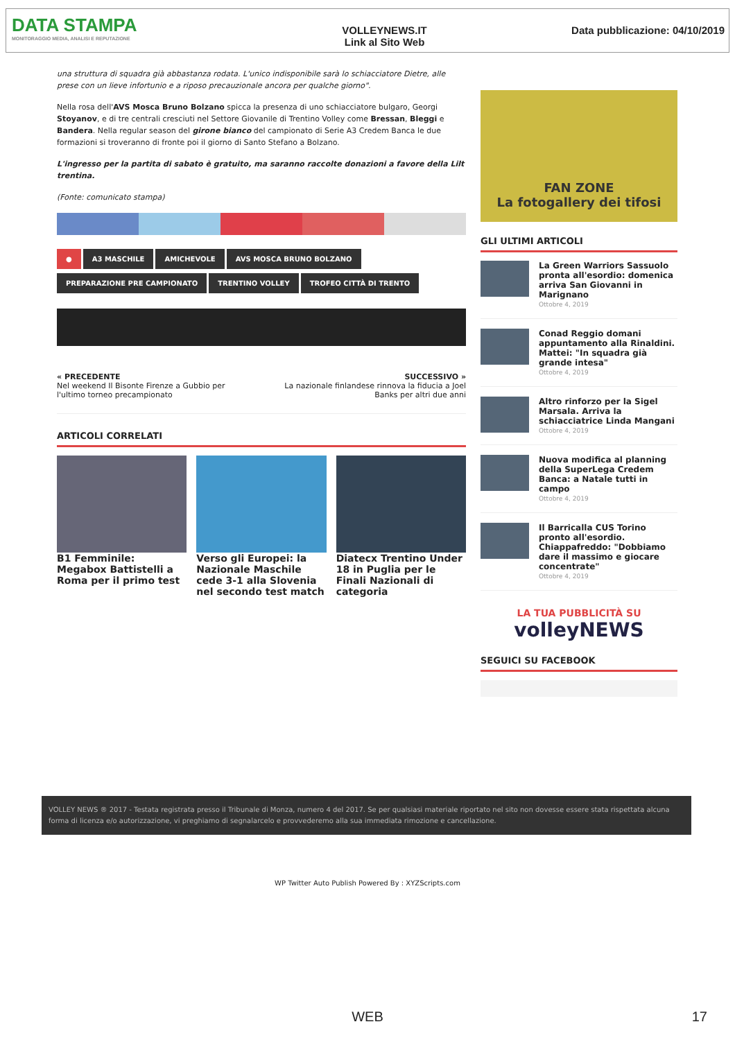DATA STAMPA
MONITORAGGIO MEDIA, ANALISI E REPUTAZIONE
VOLLEYNEWS.IT
Link al Sito Web
Data pubblicazione: 04/10/2019
una struttura di squadra già abbastanza rodata. L'unico indisponibile sarà lo schiacciatore Dietre, alle prese con un lieve infortunio e a riposo precauzionale ancora per qualche giorno".
Nella rosa dell'AVS Mosca Bruno Bolzano spicca la presenza di uno schiacciatore bulgaro, Georgi Stoyanov, e di tre centrali cresciuti nel Settore Giovanile di Trentino Volley come Bressan, Bleggi e Bandera. Nella regular season del girone bianco del campionato di Serie A3 Credem Banca le due formazioni si troveranno di fronte poi il giorno di Santo Stefano a Bolzano.
L'ingresso per la partita di sabato è gratuito, ma saranno raccolte donazioni a favore della Lilt trentina.
(Fonte: comunicato stampa)
● A3 MASCHILE AMICHEVOLE AVS MOSCA BRUNO BOLZANO
PREPARAZIONE PRE CAMPIONATO TRENTINO VOLLEY TROFEO CITTÀ DI TRENTO
« PRECEDENTE
Nel weekend Il Bisonte Firenze a Gubbio per l'ultimo torneo precampionato
SUCCESSIVO »
La nazionale finlandese rinnova la fiducia a Joel Banks per altri due anni
ARTICOLI CORRELATI
B1 Femminile: Megabox Battistelli a Roma per il primo test
Verso gli Europei: la Nazionale Maschile cede 3-1 alla Slovenia nel secondo test match
Diatecx Trentino Under 18 in Puglia per le Finali Nazionali di categoria
FAN ZONE
La fotogallery dei tifosi
GLI ULTIMI ARTICOLI
La Green Warriors Sassuolo pronta all'esordio: domenica arriva San Giovanni in Marignano
Ottobre 4, 2019
Conad Reggio domani appuntamento alla Rinaldini. Mattei: "In squadra già grande intesa"
Ottobre 4, 2019
Altro rinforzo per la Sigel Marsala. Arriva la schiacciatrice Linda Mangani
Ottobre 4, 2019
Nuova modifica al planning della SuperLega Credem Banca: a Natale tutti in campo
Ottobre 4, 2019
Il Barricalla CUS Torino pronto all'esordio. Chiappafreddo: "Dobbiamo dare il massimo e giocare concentrate"
Ottobre 4, 2019
LA TUA PUBBLICITÀ SU
volleyNEWS
SEGUICI SU FACEBOOK
VOLLEY NEWS ® 2017 - Testata registrata presso il Tribunale di Monza, numero 4 del 2017. Se per qualsiasi materiale riportato nel sito non dovesse essere stata rispettata alcuna forma di licenza e/o autorizzazione, vi preghiamo di segnalarcelo e provvederemo alla sua immediata rimozione e cancellazione.
WP Twitter Auto Publish Powered By : XYZScripts.com
WEB 17